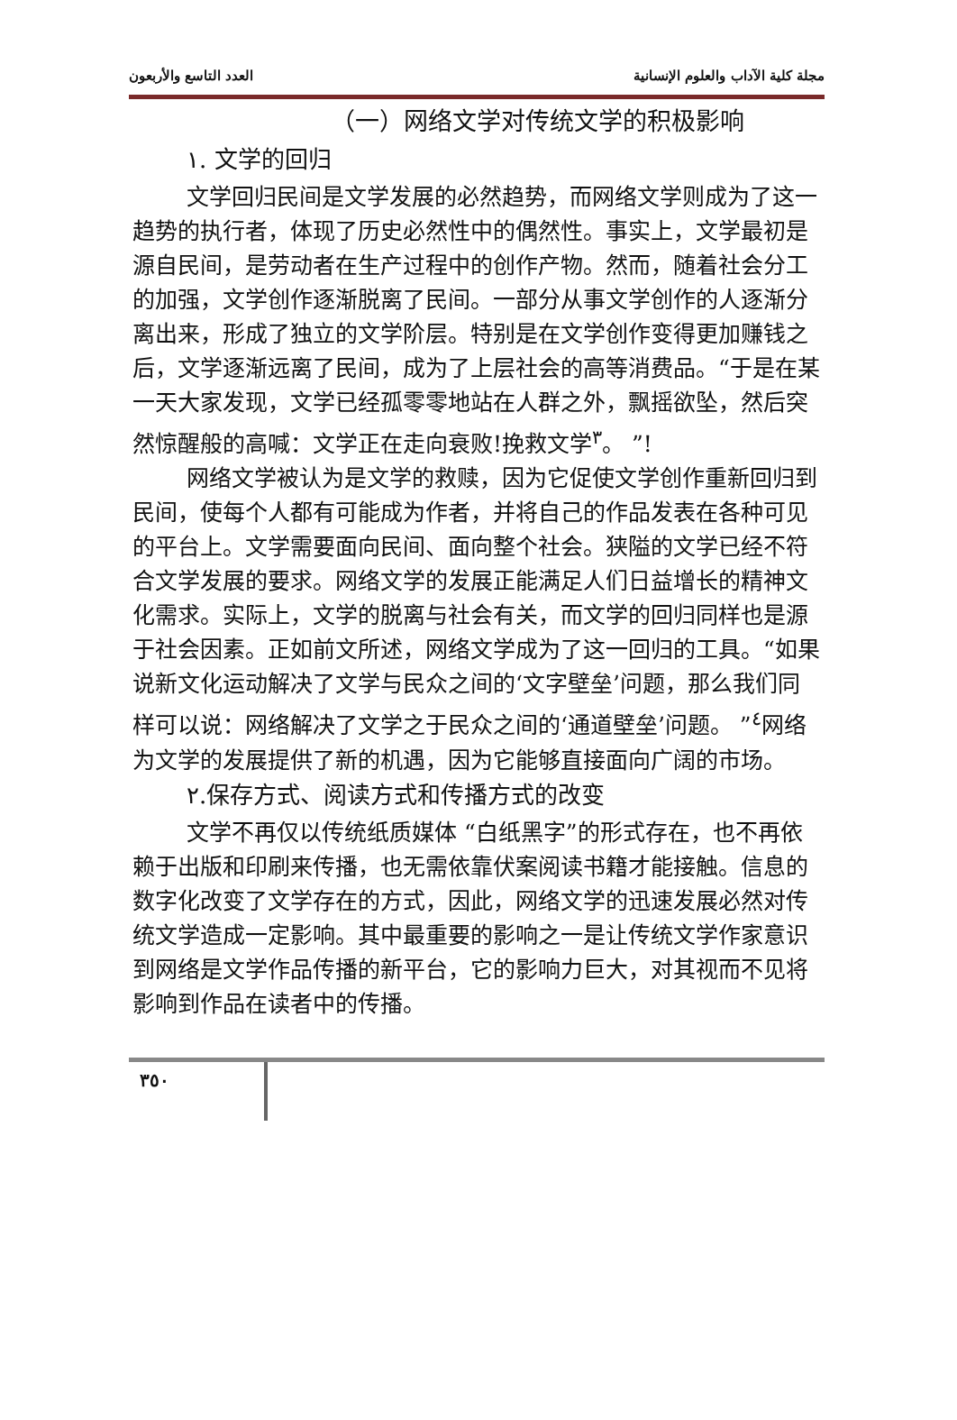العدد التاسع والأربعون مجلة كلية الآداب والعلوم الإنسانية
（一）网络文学对传统文学的积极影响
١. 文学的回归
文学回归民间是文学发展的必然趋势，而网络文学则成为了这一趋势的执行者，体现了历史必然性中的偶然性。事实上，文学最初是源自民间，是劳动者在生产过程中的创作产物。然而，随着社会分工的加强，文学创作逐渐脱离了民间。一部分从事文学创作的人逐渐分离出来，形成了独立的文学阶层。特别是在文学创作变得更加赚钱之后，文学逐渐远离了民间，成为了上层社会的高等消费品。“于是在某一天大家发现，文学已经孤零零地站在人群之外，飘摇欲坠，然后突然惊醒般的高喊：文学正在走向衰败!挽救文学<sup>٣</sup>。 ”!
网络文学被认为是文学的救赎，因为它促使文学创作重新回归到民间，使每个人都有可能成为作者，并将自己的作品发表在各种可见的平台上。文学需要面向民间、面向整个社会。狭隘的文学已经不符合文学发展的要求。网络文学的发展正能满足人们日益增长的精神文化需求。实际上，文学的脱离与社会有关，而文学的回归同样也是源于社会因素。正如前文所述，网络文学成为了这一回归的工具。“如果说新文化运动解决了文学与民众之间的‘文字壁垒’问题，那么我们同样可以说：网络解决了文学之于民众之间的‘通道壁垒’问题。 ”<sup>٤</sup>网络为文学的发展提供了新的机遇，因为它能够直接面向广阔的市场。
٢.保存方式、阅读方式和传播方式的改变
文学不再仅以传统纸质媒体 “白纸黑字”的形式存在，也不再依赖于出版和印刷来传播，也无需依靠伏案阅读书籍才能接触。信息的数字化改变了文学存在的方式，因此，网络文学的迅速发展必然对传统文学造成一定影响。其中最重要的影响之一是让传统文学作家意识到网络是文学作品传播的新平台，它的影响力巨大，对其视而不见将影响到作品在读者中的传播。
٣٥٠